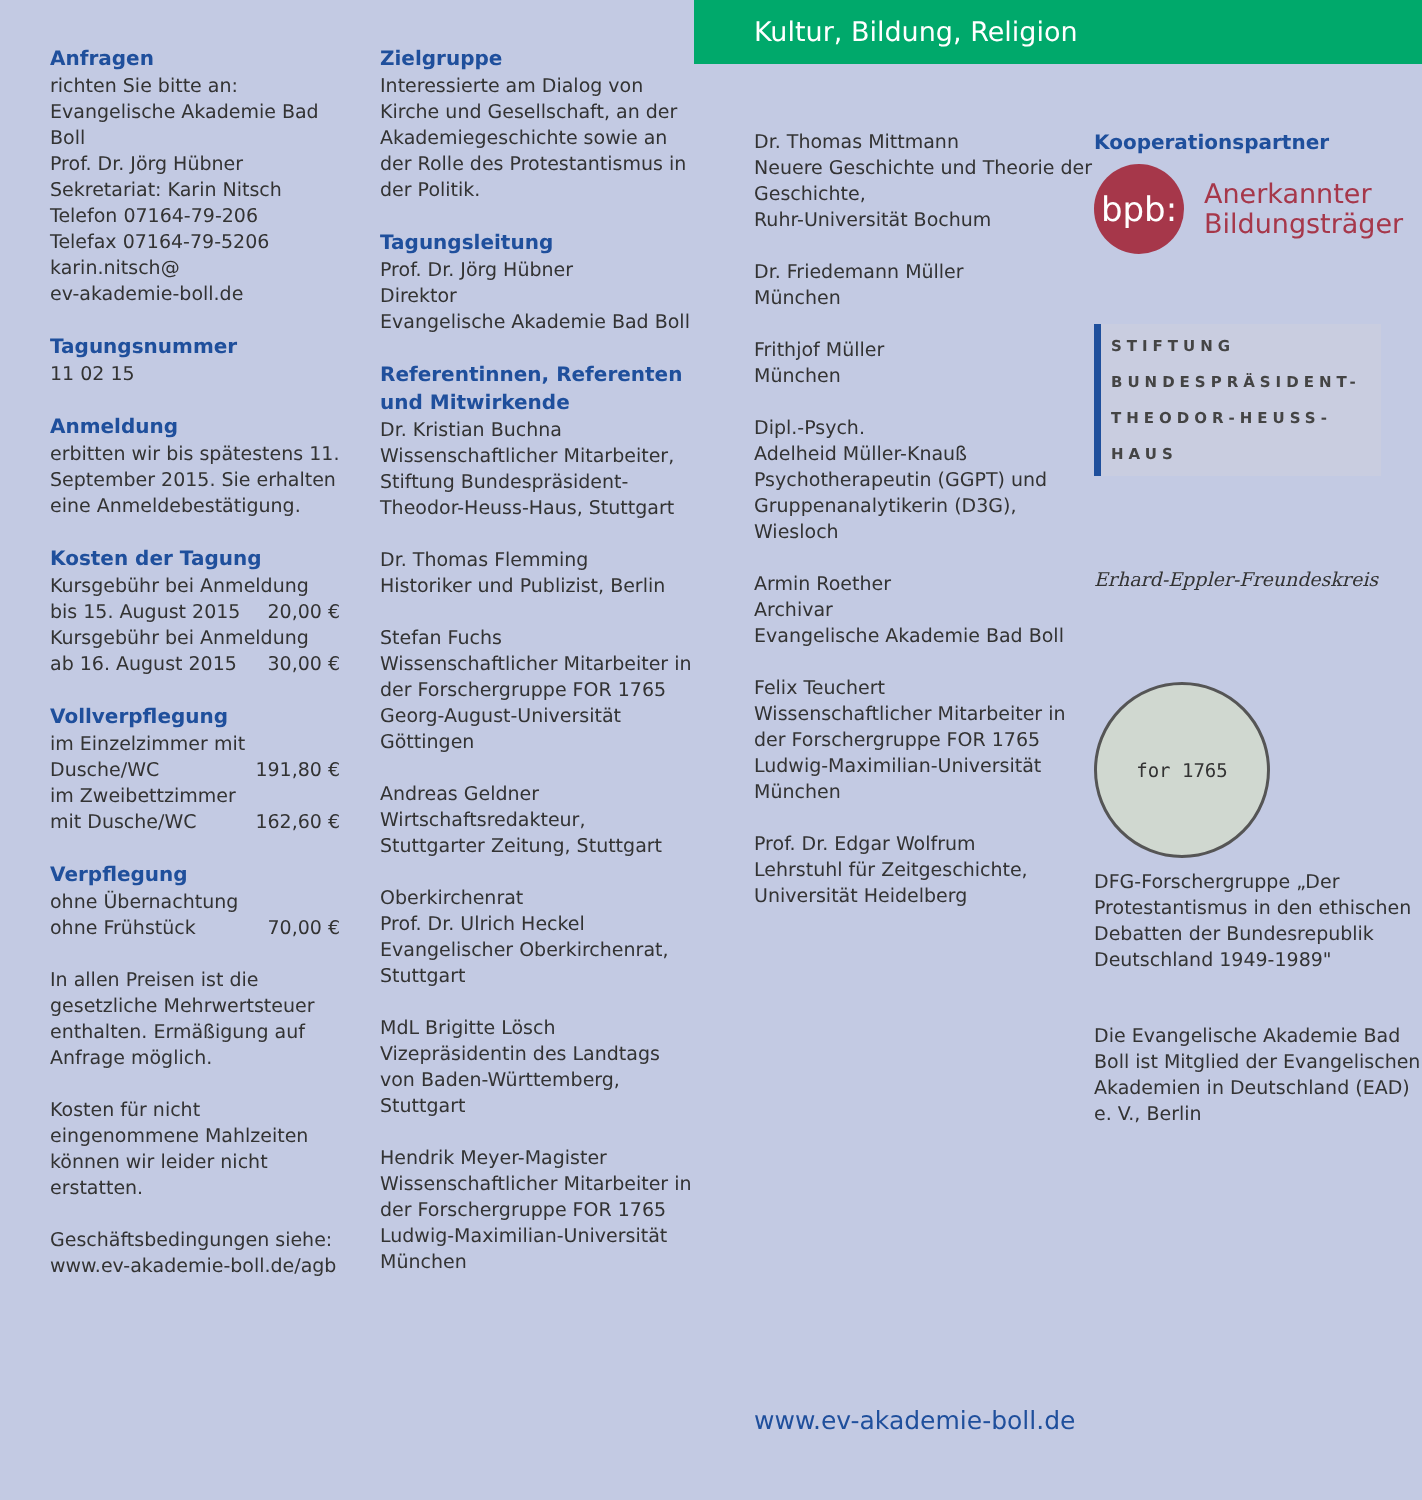Anfragen
richten Sie bitte an:
Evangelische Akademie Bad Boll
Prof. Dr. Jörg Hübner
Sekretariat: Karin Nitsch
Telefon 07164-79-206
Telefax 07164-79-5206
karin.nitsch@
ev-akademie-boll.de
Tagungsnummer
11 02 15
Anmeldung
erbitten wir bis spätestens 11. September 2015. Sie erhalten eine Anmeldebestätigung.
Kosten der Tagung
Kursgebühr bei Anmeldung
bis 15. August 2015 20,00 €
Kursgebühr bei Anmeldung
ab 16. August 2015 30,00 €
Vollverpflegung
im Einzelzimmer mit
Dusche/WC 191,80 €
im Zweibettzimmer
mit Dusche/WC 162,60 €
Verpflegung
ohne Übernachtung
ohne Frühstück 70,00 €
In allen Preisen ist die gesetzliche Mehrwertsteuer enthalten. Ermäßigung auf Anfrage möglich.
Kosten für nicht eingenommene Mahlzeiten können wir leider nicht erstatten.
Geschäftsbedingungen siehe: www.ev-akademie-boll.de/agb
Zielgruppe
Interessierte am Dialog von Kirche und Gesellschaft, an der Akademiegeschichte sowie an der Rolle des Protestantismus in der Politik.
Tagungsleitung
Prof. Dr. Jörg Hübner
Direktor
Evangelische Akademie Bad Boll
Referentinnen, Referenten und Mitwirkende
Dr. Kristian Buchna
Wissenschaftlicher Mitarbeiter, Stiftung Bundespräsident-Theodor-Heuss-Haus, Stuttgart
Dr. Thomas Flemming
Historiker und Publizist, Berlin
Stefan Fuchs
Wissenschaftlicher Mitarbeiter in der Forschergruppe FOR 1765 Georg-August-Universität Göttingen
Andreas Geldner
Wirtschaftsredakteur, Stuttgarter Zeitung, Stuttgart
Oberkirchenrat
Prof. Dr. Ulrich Heckel
Evangelischer Oberkirchenrat, Stuttgart
MdL Brigitte Lösch
Vizepräsidentin des Landtags von Baden-Württemberg, Stuttgart
Hendrik Meyer-Magister
Wissenschaftlicher Mitarbeiter in der Forschergruppe FOR 1765 Ludwig-Maximilian-Universität München
Kultur, Bildung, Religion
Dr. Thomas Mittmann
Neuere Geschichte und Theorie der Geschichte,
Ruhr-Universität Bochum
Dr. Friedemann Müller
München
Frithjof Müller
München
Dipl.-Psych.
Adelheid Müller-Knauß
Psychotherapeutin (GGPT) und Gruppenanalytikerin (D3G), Wiesloch
Armin Roether
Archivar
Evangelische Akademie Bad Boll
Felix Teuchert
Wissenschaftlicher Mitarbeiter in der Forschergruppe FOR 1765 Ludwig-Maximilian-Universität München
Prof. Dr. Edgar Wolfrum
Lehrstuhl für Zeitgeschichte, Universität Heidelberg
www.ev-akademie-boll.de
Kooperationspartner
bpb:
Anerkannter
Bildungsträger
STIFTUNG BUNDESPRÄSIDENT-THEODOR-HEUSS-HAUS
Erhard-Eppler-Freundeskreis
for 1765
DFG-Forschergruppe „Der Protestantismus in den ethischen Debatten der Bundesrepublik Deutschland 1949-1989"
Die Evangelische Akademie Bad Boll ist Mitglied der Evangelischen Akademien in Deutschland (EAD) e. V., Berlin